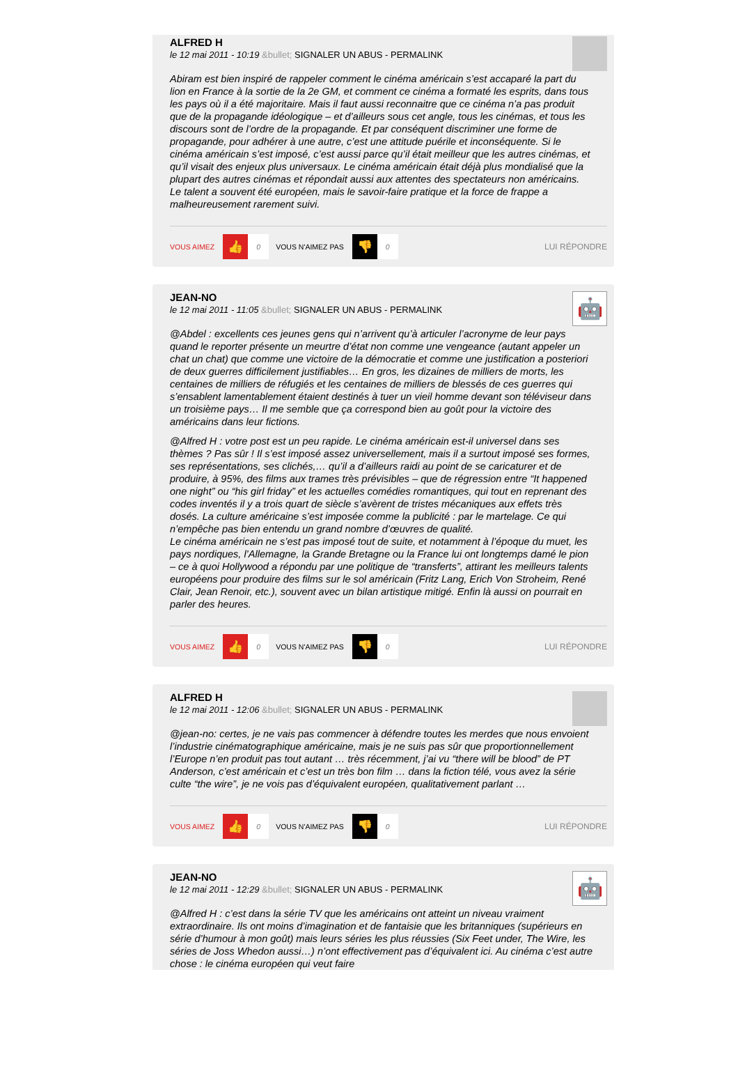ALFRED H
le 12 mai 2011 - 10:19 &bullet; SIGNALER UN ABUS - PERMALINK
Abiram est bien inspiré de rappeler comment le cinéma américain s’est accaparé la part du lion en France à la sortie de la 2e GM, et comment ce cinéma a formaté les esprits, dans tous les pays où il a été majoritaire. Mais il faut aussi reconnaitre que ce cinéma n’a pas produit que de la propagande idéologique – et d’ailleurs sous cet angle, tous les cinémas, et tous les discours sont de l’ordre de la propagande. Et par conséquent discriminer une forme de propagande, pour adhérer à une autre, c’est une attitude puérile et inconséquente. Si le cinéma américain s’est imposé, c’est aussi parce qu’il était meilleur que les autres cinémas, et qu’il visait des enjeux plus universaux. Le cinéma américain était déjà plus mondialisé que la plupart des autres cinémas et répondait aussi aux attentes des spectateurs non américains. Le talent a souvent été européen, mais le savoir-faire pratique et la force de frappe a malheureusement rarement suivi.
VOUS AIMEZ
👍
0
VOUS N'AIMEZ PAS
👎
0
LUI RÉPONDRE
JEAN-NO
le 12 mai 2011 - 11:05 &bullet; SIGNALER UN ABUS - PERMALINK
🤖
@Abdel : excellents ces jeunes gens qui n’arrivent qu’à articuler l’acronyme de leur pays quand le reporter présente un meurtre d’état non comme une vengeance (autant appeler un chat un chat) que comme une victoire de la démocratie et comme une justification a posteriori de deux guerres difficilement justifiables… En gros, les dizaines de milliers de morts, les centaines de milliers de réfugiés et les centaines de milliers de blessés de ces guerres qui s’ensablent lamentablement étaient destinés à tuer un vieil homme devant son téléviseur dans un troisième pays… Il me semble que ça correspond bien au goût pour la victoire des américains dans leur fictions.
@Alfred H : votre post est un peu rapide. Le cinéma américain est-il universel dans ses thèmes ? Pas sûr ! Il s’est imposé assez universellement, mais il a surtout imposé ses formes, ses représentations, ses clichés,… qu’il a d’ailleurs raidi au point de se caricaturer et de produire, à 95%, des films aux trames très prévisibles – que de régression entre “It happened one night” ou “his girl friday” et les actuelles comédies romantiques, qui tout en reprenant des codes inventés il y a trois quart de siècle s’avèrent de tristes mécaniques aux effets très dosés. La culture américaine s’est imposée comme la publicité : par le martelage. Ce qui n’empêche pas bien entendu un grand nombre d’œuvres de qualité.
Le cinéma américain ne s’est pas imposé tout de suite, et notamment à l’époque du muet, les pays nordiques, l’Allemagne, la Grande Bretagne ou la France lui ont longtemps damé le pion – ce à quoi Hollywood a répondu par une politique de “transferts”, attirant les meilleurs talents européens pour produire des films sur le sol américain (Fritz Lang, Erich Von Stroheim, René Clair, Jean Renoir, etc.), souvent avec un bilan artistique mitigé. Enfin là aussi on pourrait en parler des heures.
VOUS AIMEZ
👍
0
VOUS N'AIMEZ PAS
👎
0
LUI RÉPONDRE
ALFRED H
le 12 mai 2011 - 12:06 &bullet; SIGNALER UN ABUS - PERMALINK
@jean-no: certes, je ne vais pas commencer à défendre toutes les merdes que nous envoient l’industrie cinématographique américaine, mais je ne suis pas sûr que proportionnellement l’Europe n’en produit pas tout autant … très récemment, j’ai vu “there will be blood” de PT Anderson, c’est américain et c’est un très bon film … dans la fiction télé, vous avez la série culte “the wire”, je ne vois pas d’équivalent européen, qualitativement parlant …
VOUS AIMEZ
👍
0
VOUS N'AIMEZ PAS
👎
0
LUI RÉPONDRE
JEAN-NO
le 12 mai 2011 - 12:29 &bullet; SIGNALER UN ABUS - PERMALINK
🤖
@Alfred H : c’est dans la série TV que les américains ont atteint un niveau vraiment extraordinaire. Ils ont moins d’imagination et de fantaisie que les britanniques (supérieurs en série d’humour à mon goût) mais leurs séries les plus réussies (Six Feet under, The Wire, les séries de Joss Whedon aussi…) n’ont effectivement pas d’équivalent ici. Au cinéma c’est autre chose : le cinéma européen qui veut faire